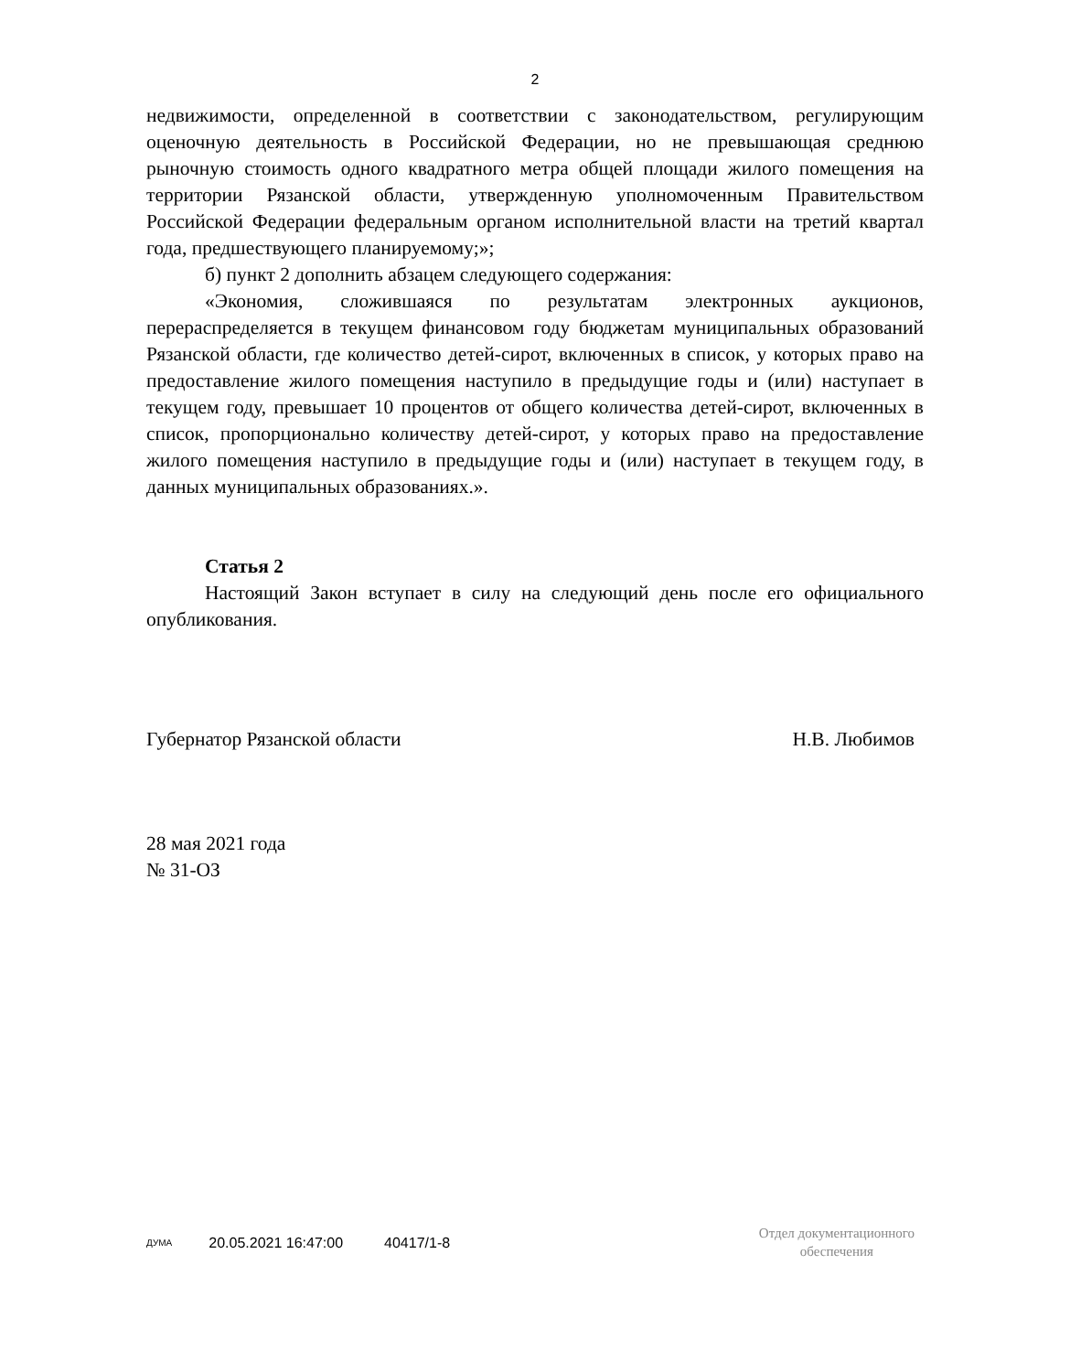2
недвижимости, определенной в соответствии с законодательством, регулирующим оценочную деятельность в Российской Федерации, но не превышающая среднюю рыночную стоимость одного квадратного метра общей площади жилого помещения на территории Рязанской области, утвержденную уполномоченным Правительством Российской Федерации федеральным органом исполнительной власти на третий квартал года, предшествующего планируемому;»;
б) пункт 2 дополнить абзацем следующего содержания:
«Экономия, сложившаяся по результатам электронных аукционов, перераспределяется в текущем финансовом году бюджетам муниципальных образований Рязанской области, где количество детей-сирот, включенных в список, у которых право на предоставление жилого помещения наступило в предыдущие годы и (или) наступает в текущем году, превышает 10 процентов от общего количества детей-сирот, включенных в список, пропорционально количеству детей-сирот, у которых право на предоставление жилого помещения наступило в предыдущие годы и (или) наступает в текущем году, в данных муниципальных образованиях.».
Статья 2
Настоящий Закон вступает в силу на следующий день после его официального опубликования.
Губернатор Рязанской области Н.В. Любимов
28 мая 2021 года
№ 31-ОЗ
ДУМА 20.05.2021 16:47:00 40417/1-8
Отдел документационного
обеспечения